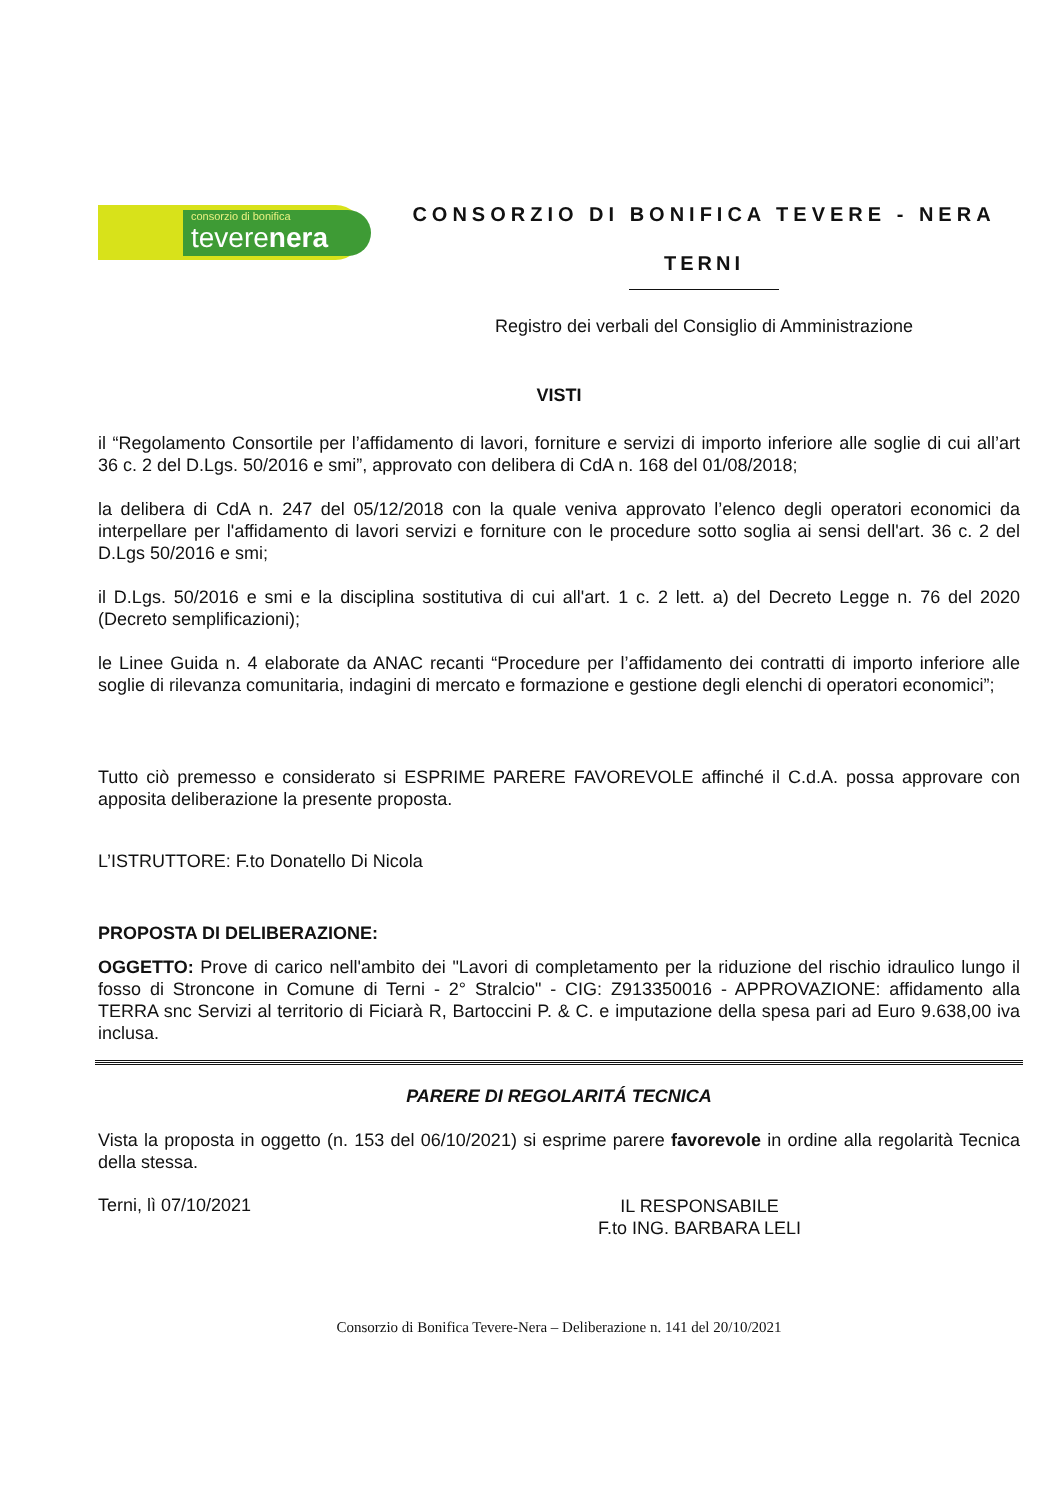consorzio di bonifica
teverenera
CONSORZIO DI BONIFICA TEVERE - NERA
TERNI
Registro dei verbali del Consiglio di Amministrazione
VISTI
il “Regolamento Consortile per l’affidamento di lavori, forniture e servizi di importo inferiore alle soglie di cui all’art 36 c. 2 del D.Lgs. 50/2016 e smi”, approvato con delibera di CdA n. 168 del 01/08/2018;
la delibera di CdA n. 247 del 05/12/2018 con la quale veniva approvato l’elenco degli operatori economici da interpellare per l'affidamento di lavori servizi e forniture con le procedure sotto soglia ai sensi dell'art. 36 c. 2 del D.Lgs 50/2016 e smi;
il D.Lgs. 50/2016 e smi e la disciplina sostitutiva di cui all'art. 1 c. 2 lett. a) del Decreto Legge n. 76 del 2020 (Decreto semplificazioni);
le Linee Guida n. 4 elaborate da ANAC recanti “Procedure per l’affidamento dei contratti di importo inferiore alle soglie di rilevanza comunitaria, indagini di mercato e formazione e gestione degli elenchi di operatori economici”;
Tutto ciò premesso e considerato si ESPRIME PARERE FAVOREVOLE affinché il C.d.A. possa approvare con apposita deliberazione la presente proposta.
L’ISTRUTTORE: F.to Donatello Di Nicola
PROPOSTA DI DELIBERAZIONE:
OGGETTO: Prove di carico nell'ambito dei "Lavori di completamento per la riduzione del rischio idraulico lungo il fosso di Stroncone in Comune di Terni - 2° Stralcio" - CIG: Z913350016 - APPROVAZIONE: affidamento alla TERRA snc Servizi al territorio di Ficiarà R, Bartoccini P. & C. e imputazione della spesa pari ad Euro 9.638,00 iva inclusa.
PARERE DI REGOLARITÁ TECNICA
Vista la proposta in oggetto (n. 153 del 06/10/2021) si esprime parere favorevole in ordine alla regolarità Tecnica della stessa.
Terni, lì 07/10/2021
IL RESPONSABILE
F.to ING. BARBARA LELI
Consorzio di Bonifica Tevere-Nera – Deliberazione n. 141 del 20/10/2021